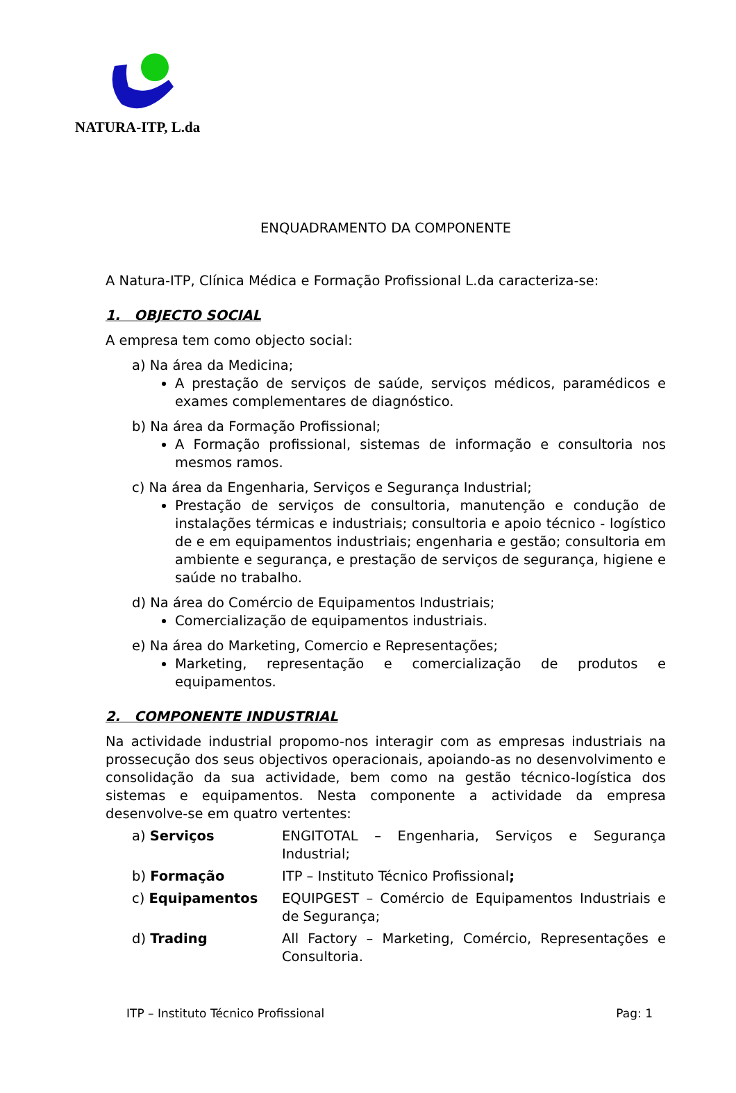NATURA-ITP, L.da
ENQUADRAMENTO DA COMPONENTE
A Natura-ITP, Clínica Médica e Formação Profissional L.da caracteriza-se:
1. OBJECTO SOCIAL
A empresa tem como objecto social:
a) Na área da Medicina;
A prestação de serviços de saúde, serviços médicos, paramédicos e exames complementares de diagnóstico.
b) Na área da Formação Profissional;
A Formação profissional, sistemas de informação e consultoria nos mesmos ramos.
c) Na área da Engenharia, Serviços e Segurança Industrial;
Prestação de serviços de consultoria, manutenção e condução de instalações térmicas e industriais; consultoria e apoio técnico - logístico de e em equipamentos industriais; engenharia e gestão; consultoria em ambiente e segurança, e prestação de serviços de segurança, higiene e saúde no trabalho.
d) Na área do Comércio de Equipamentos Industriais;
Comercialização de equipamentos industriais.
e) Na área do Marketing, Comercio e Representações;
Marketing, representação e comercialização de produtos e equipamentos.
2. COMPONENTE INDUSTRIAL
Na actividade industrial propomo-nos interagir com as empresas industriais na prossecução dos seus objectivos operacionais, apoiando-as no desenvolvimento e consolidação da sua actividade, bem como na gestão técnico-logística dos sistemas e equipamentos. Nesta componente a actividade da empresa desenvolve-se em quatro vertentes:
a) Serviços ENGITOTAL – Engenharia, Serviços e Segurança Industrial;
b) Formação ITP – Instituto Técnico Profissional;
c) Equipamentos EQUIPGEST – Comércio de Equipamentos Industriais e de Segurança;
d) Trading All Factory – Marketing, Comércio, Representações e Consultoria.
ITP – Instituto Técnico Profissional Pag: 1